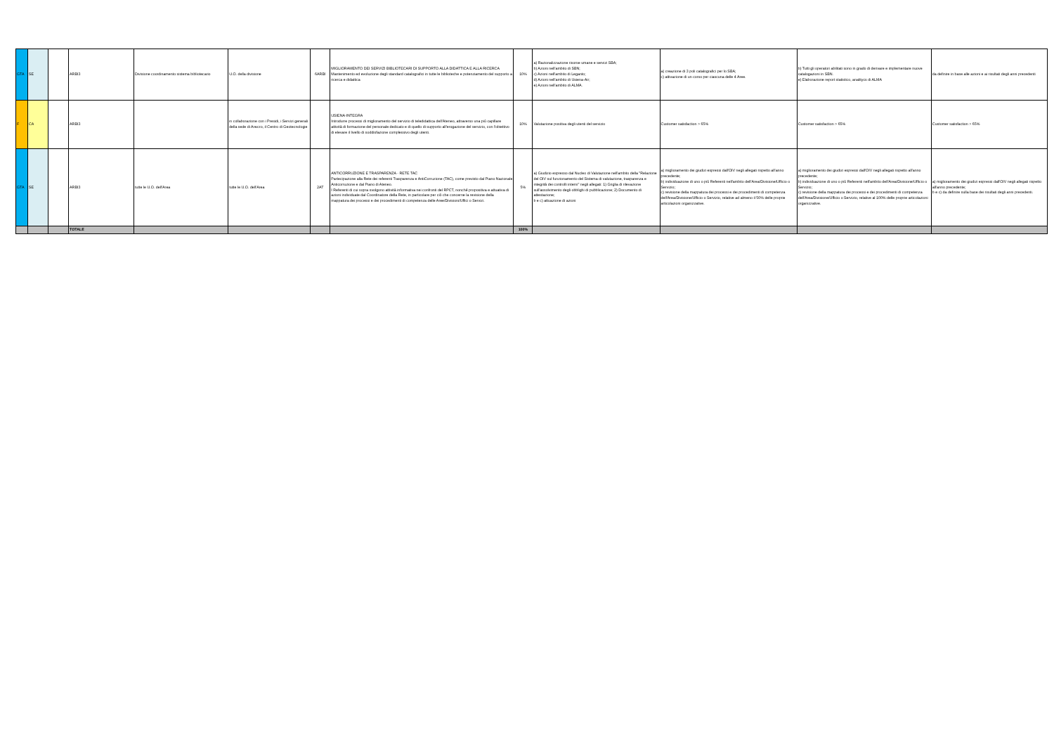| GTA | SE | | ARBI3 | Divisione coordinamento sistema bibliotecario | U.O. della divisione | 6ARBI | MIGLIORAMENTO DEI SERVIZI BIBLIOTECARI DI SUPPORTO ALLA DIDATTICA E ALLA RICERCA Mantenimento ed evoluzione degli standard catalografici in tutte le biblioteche e potenziamento del supporto a ricerca e didattica | 10% | a) Razionalizzazione risorse umane e servizi SBA; b) Azioni nell'ambito di SBN; c) Azioni nell'ambito di Leganto; d) Azioni nell'ambito di Usiena-Air; e) Azioni nell'ambito di ALMA. | a) creazione di 3 poli catalografici per lo SBA; c) attivazione di un corso per ciascuna delle 4 Aree. | b) Tutti gli operatori abilitati sono in grado di derivare e implementare nuove catalogazioni in SBN. e) Elaborazione report statistico, analitycs di ALMA | da definire in base alle azioni e ai risultati degli anni precedenti |
| F | CA | | ARBI3 | | in collaborazione con i Presidi, i Servizi generali della sede di Arezzo, il Centro di Geotecnologie | | USIENA-INTEGRA Introdurre processi di miglioramento del servizio di teledidattica dell'Ateneo, attraverso una più capillare attività di formazione del personale dedicato e di quello di supporto all'erogazione del servizio, con l'obiettivo di elevare il livello di soddisfazione complessivo degli utenti. | 10% | Valutazione positiva degli utenti del servizio | Customer satisfaction > 65% | Customer satisfaction > 65% | Customer satisfaction > 65% |
| GTA | SE | | ARBI3 | tutte le U.O. dell'Area | tutte le U.O. dell'Area | 2AT | ANTICORRUZIONE E TRASPARENZA - RETE TAC Partecipazione alla Rete dei referenti Trasparenza e AntiCorruzione (TAC), come previsto dal Piano Nazionale Anticorruzione e dal Piano di Ateneo. I Referenti di cui sopra svolgono attività informativa nei confronti del RPCT, nonché propositiva e attuativa di azioni individuate dal Coordinatore della Rete, in particolare per ciò che concerne la revisione della mappatura dei processi e dei procedimenti di competenza delle Aree/Divisioni/Uffici o Servizi. | 5% | a) Giudizio espresso dal Nucleo di Valutazione nell'ambito della "Relazione del OIV sul funzionamento del Sistema di valutazione, trasparenza e integrità dei controlli interni" negli allegati: 1) Griglia di rilevazione sull'assolvimento degli obblighi di pubblicazione; 2) Documento di attestazione; b e c) attuazione di azioni | a) miglioramento dei giudizi espressi dall'OIV negli allegati rispetto all'anno precedente; b) individuazione di uno o più Referenti nell'ambito dell'Area/Divisione/Ufficio o Servizio; c) revisione della mappatura dei processi e dei procedimenti di competenza dell'Area/Divisione/Ufficio o Servizio, relative ad almeno il 50% delle proprie articolazioni organizzative. | a) miglioramento dei giudizi espressi dall'OIV negli allegati rispetto all'anno precedente; b) individuazione di uno o più Referenti nell'ambito dell'Area/Divisione/Ufficio o Servizio; c) revisione della mappatura dei processi e dei procedimenti di competenza dell'Area/Divisione/Ufficio o Servizio, relative al 100% delle proprie articolazioni organizzative. | a) miglioramento dei giudizi espressi dall'OIV negli allegati rispetto all'anno precedente; b e c) da definire sulla base dei risultati degli anni precedenti. |
| | | | TOTALE | | | | | 100% | | | | |